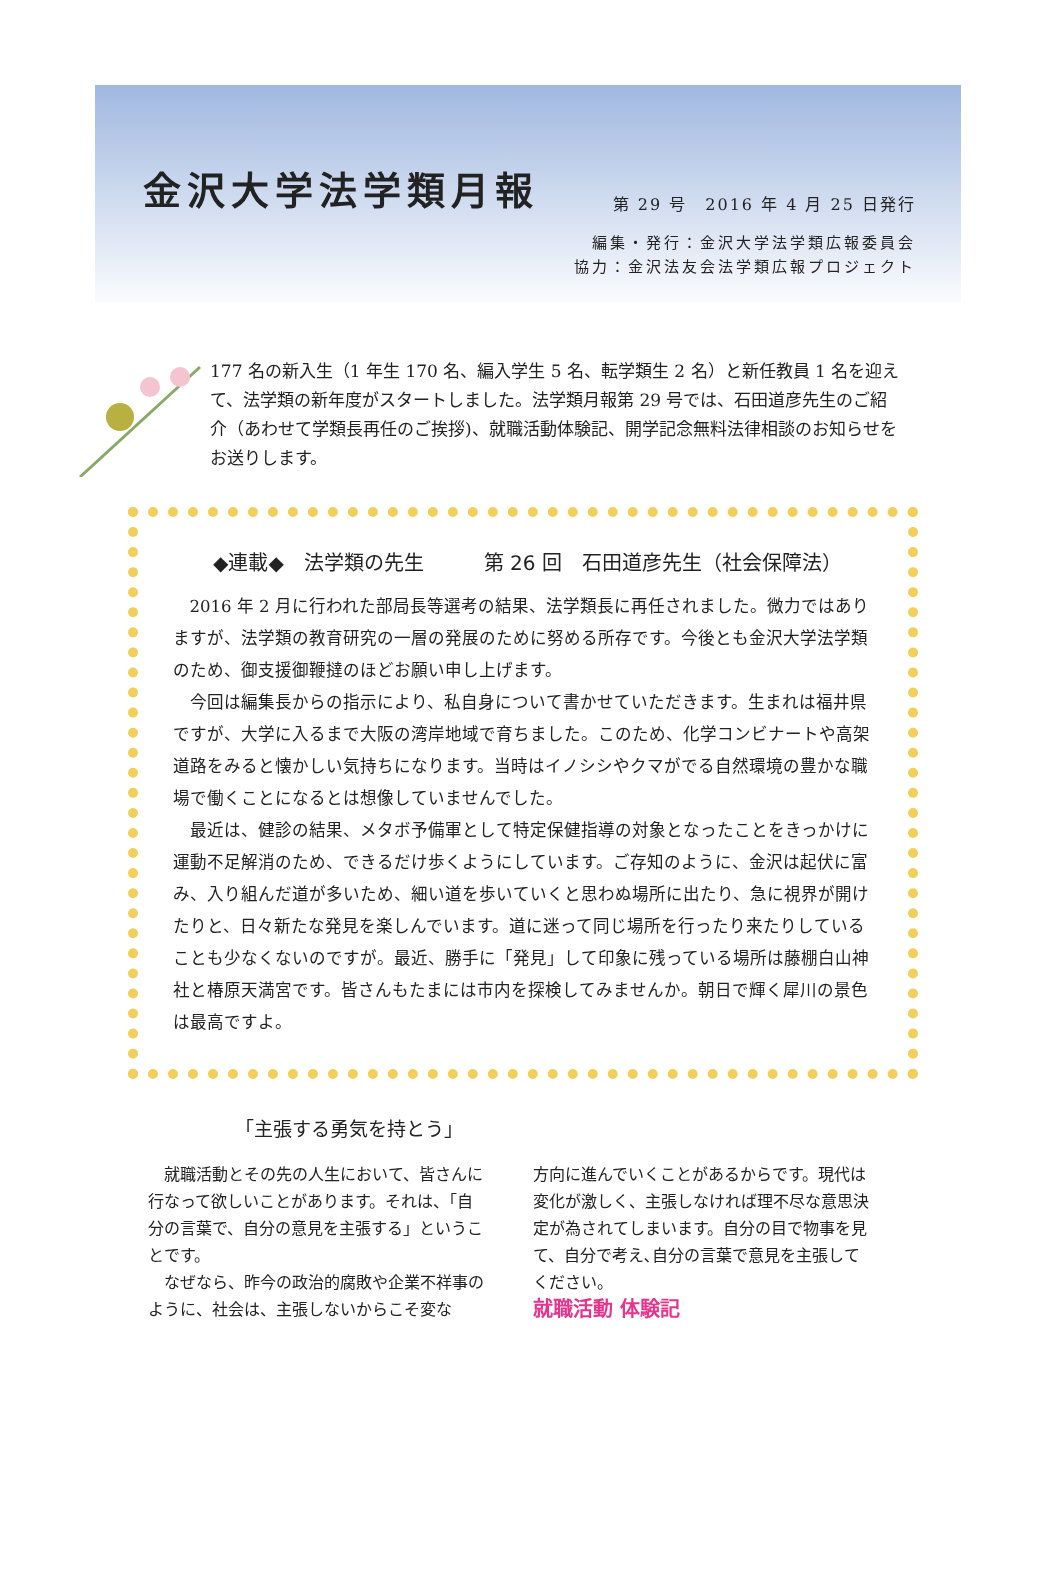金沢大学法学類月報
第 29 号　2016 年 4 月 25 日発行
編集・発行：金沢大学法学類広報委員会
協力：金沢法友会法学類広報プロジェクト
177 名の新入生（1 年生 170 名、編入学生 5 名、転学類生 2 名）と新任教員 1 名を迎えて、法学類の新年度がスタートしました。法学類月報第 29 号では、石田道彦先生のご紹介（あわせて学類長再任のご挨拶)、就職活動体験記、開学記念無料法律相談のお知らせをお送りします。
◆連載◆　法学類の先生　　　第 26 回　石田道彦先生（社会保障法）
2016 年 2 月に行われた部局長等選考の結果、法学類長に再任されました。微力ではありますが、法学類の教育研究の一層の発展のために努める所存です。今後とも金沢大学法学類のため、御支援御鞭撻のほどお願い申し上げます。
今回は編集長からの指示により、私自身について書かせていただきます。生まれは福井県ですが、大学に入るまで大阪の湾岸地域で育ちました。このため、化学コンビナートや高架道路をみると懐かしい気持ちになります。当時はイノシシやクマがでる自然環境の豊かな職場で働くことになるとは想像していませんでした。
最近は、健診の結果、メタボ予備軍として特定保健指導の対象となったことをきっかけに運動不足解消のため、できるだけ歩くようにしています。ご存知のように、金沢は起伏に富み、入り組んだ道が多いため、細い道を歩いていくと思わぬ場所に出たり、急に視界が開けたりと、日々新たな発見を楽しんでいます。道に迷って同じ場所を行ったり来たりしていることも少なくないのですが。最近、勝手に「発見」して印象に残っている場所は藤棚白山神社と椿原天満宮です。皆さんもたまには市内を探検してみませんか。朝日で輝く犀川の景色は最高ですよ。
「主張する勇気を持とう」
　就職活動とその先の人生において、皆さんに行なって欲しいことがあります。それは、「自分の言葉で、自分の意見を主張する」ということです。
　なぜなら、昨今の政治的腐敗や企業不祥事のように、社会は、主張しないからこそ変な
方向に進んでいくことがあるからです。現代は変化が激しく、主張しなければ理不尽な意思決定が為されてしまいます。自分の目で物事を見て、自分で考え､自分の言葉で意見を主張してください。
就職活動 体験記